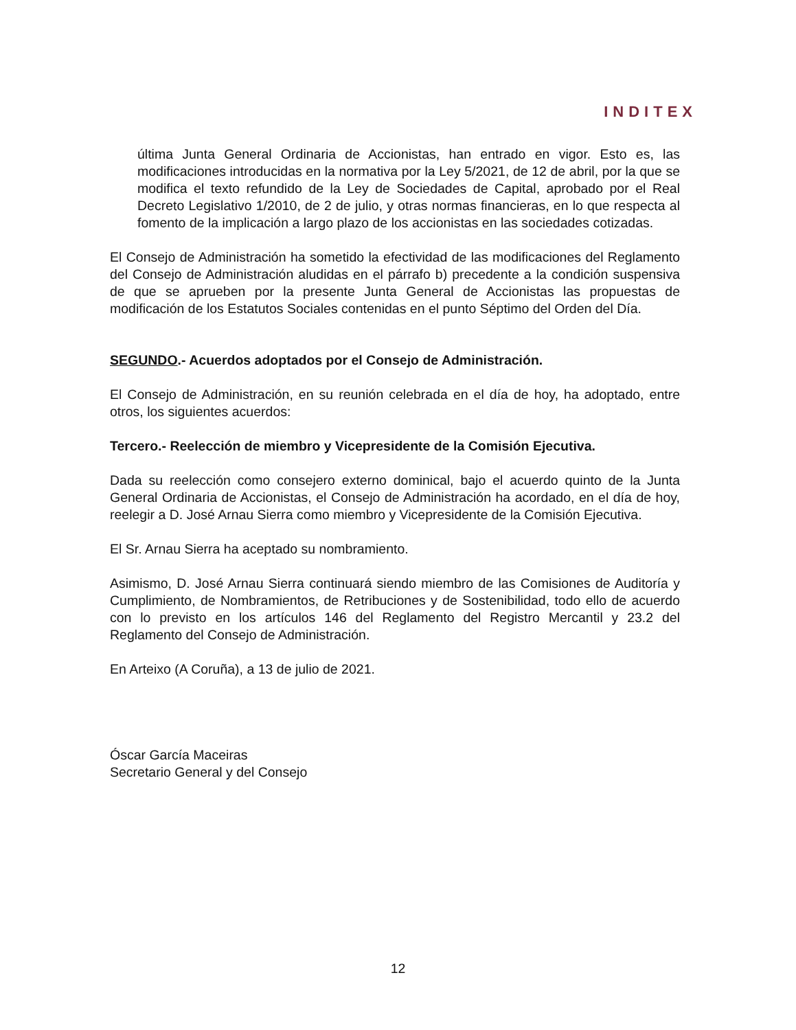INDITEX
última Junta General Ordinaria de Accionistas, han entrado en vigor. Esto es, las modificaciones introducidas en la normativa por la Ley 5/2021, de 12 de abril, por la que se modifica el texto refundido de la Ley de Sociedades de Capital, aprobado por el Real Decreto Legislativo 1/2010, de 2 de julio, y otras normas financieras, en lo que respecta al fomento de la implicación a largo plazo de los accionistas en las sociedades cotizadas.
El Consejo de Administración ha sometido la efectividad de las modificaciones del Reglamento del Consejo de Administración aludidas en el párrafo b) precedente a la condición suspensiva de que se aprueben por la presente Junta General de Accionistas las propuestas de modificación de los Estatutos Sociales contenidas en el punto Séptimo del Orden del Día.
SEGUNDO.- Acuerdos adoptados por el Consejo de Administración.
El Consejo de Administración, en su reunión celebrada en el día de hoy, ha adoptado, entre otros, los siguientes acuerdos:
Tercero.- Reelección de miembro y Vicepresidente de la Comisión Ejecutiva.
Dada su reelección como consejero externo dominical, bajo el acuerdo quinto de la Junta General Ordinaria de Accionistas, el Consejo de Administración ha acordado, en el día de hoy, reelegir a D. José Arnau Sierra como miembro y Vicepresidente de la Comisión Ejecutiva.
El Sr. Arnau Sierra ha aceptado su nombramiento.
Asimismo, D. José Arnau Sierra continuará siendo miembro de las Comisiones de Auditoría y Cumplimiento, de Nombramientos, de Retribuciones y de Sostenibilidad, todo ello de acuerdo con lo previsto en los artículos 146 del Reglamento del Registro Mercantil y 23.2 del Reglamento del Consejo de Administración.
En Arteixo (A Coruña), a 13 de julio de 2021.
Óscar García Maceiras
Secretario General y del Consejo
12